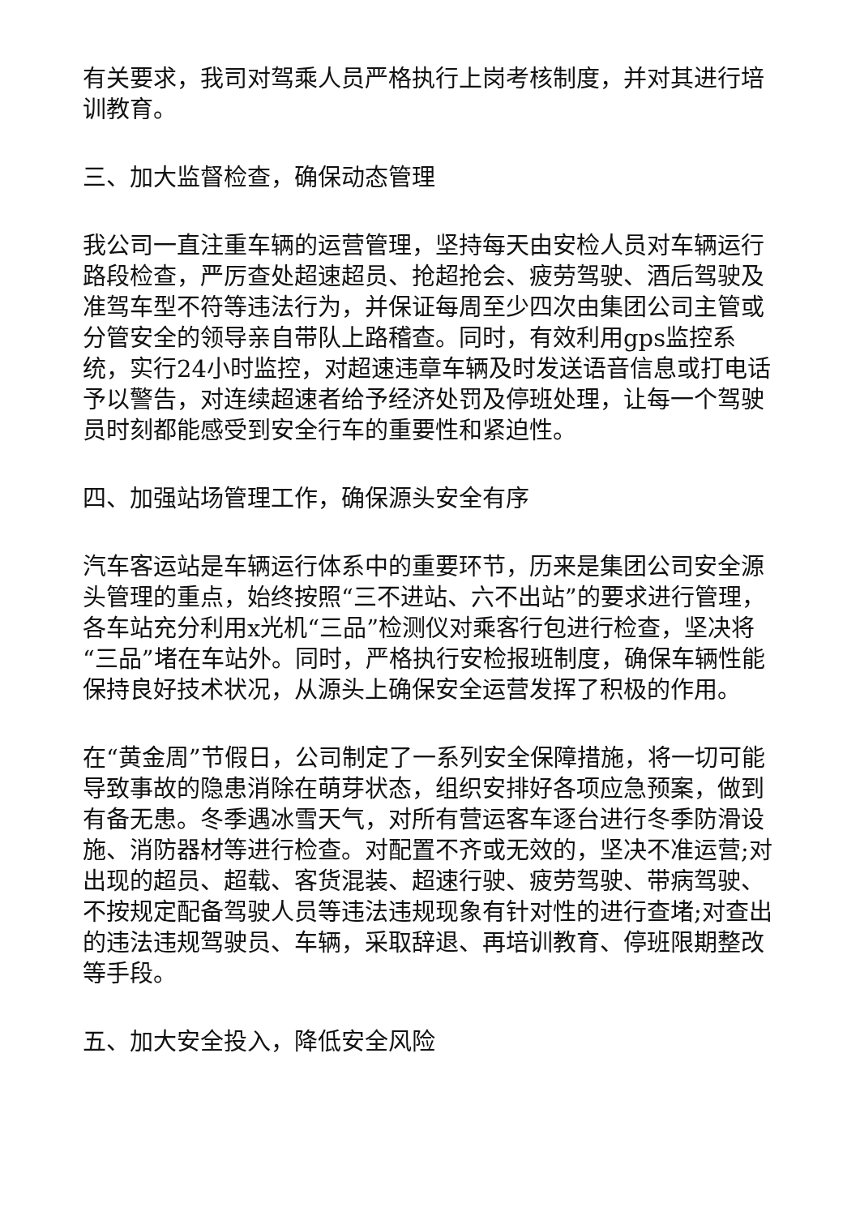有关要求，我司对驾乘人员严格执行上岗考核制度，并对其进行培训教育。
三、加大监督检查，确保动态管理
我公司一直注重车辆的运营管理，坚持每天由安检人员对车辆运行路段检查，严厉查处超速超员、抢超抢会、疲劳驾驶、酒后驾驶及准驾车型不符等违法行为，并保证每周至少四次由集团公司主管或分管安全的领导亲自带队上路稽查。同时，有效利用gps监控系统，实行24小时监控，对超速违章车辆及时发送语音信息或打电话予以警告，对连续超速者给予经济处罚及停班处理，让每一个驾驶员时刻都能感受到安全行车的重要性和紧迫性。
四、加强站场管理工作，确保源头安全有序
汽车客运站是车辆运行体系中的重要环节，历来是集团公司安全源头管理的重点，始终按照“三不进站、六不出站”的要求进行管理，各车站充分利用x光机“三品”检测仪对乘客行包进行检查，坚决将“三品”堵在车站外。同时，严格执行安检报班制度，确保车辆性能保持良好技术状况，从源头上确保安全运营发挥了积极的作用。
在“黄金周”节假日，公司制定了一系列安全保障措施，将一切可能导致事故的隐患消除在萌芽状态，组织安排好各项应急预案，做到有备无患。冬季遇冰雪天气，对所有营运客车逐台进行冬季防滑设施、消防器材等进行检查。对配置不齐或无效的，坚决不准运营;对出现的超员、超载、客货混装、超速行驶、疲劳驾驶、带病驾驶、不按规定配备驾驶人员等违法违规现象有针对性的进行查堵;对查出的违法违规驾驶员、车辆，采取辞退、再培训教育、停班限期整改等手段。
五、加大安全投入，降低安全风险